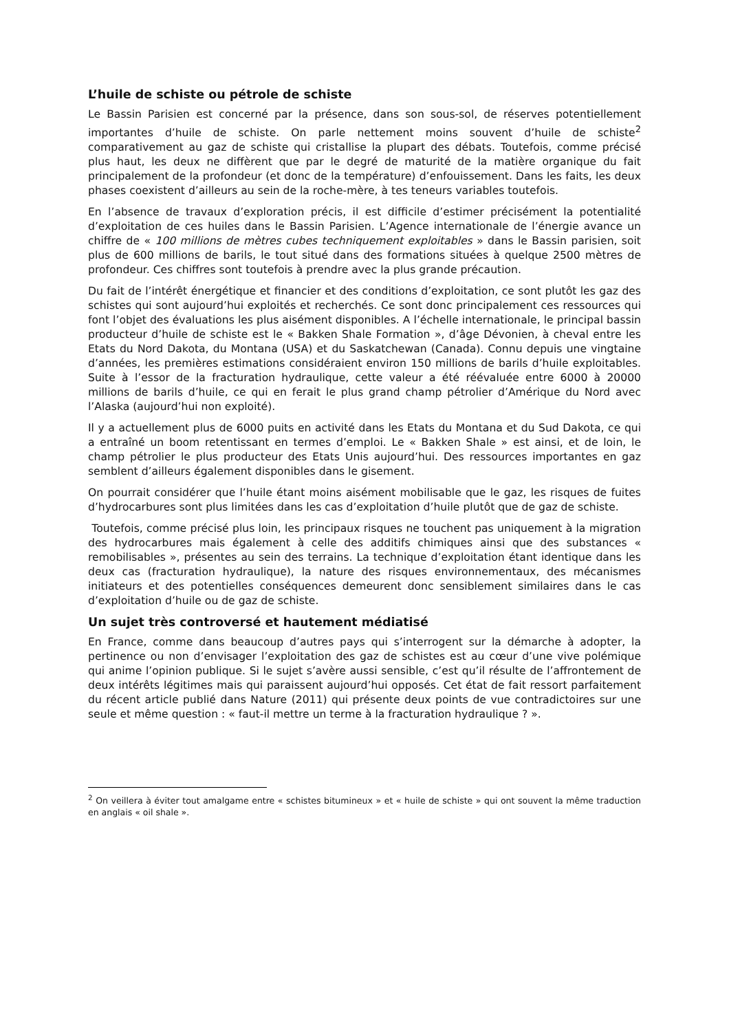L’huile de schiste ou pétrole de schiste
Le Bassin Parisien est concerné par la présence, dans son sous-sol, de réserves potentiellement importantes d’huile de schiste. On parle nettement moins souvent d’huile de schiste<sup>2</sup> comparativement au gaz de schiste qui cristallise la plupart des débats. Toutefois, comme précisé plus haut, les deux ne diffèrent que par le degré de maturité de la matière organique du fait principalement de la profondeur (et donc de la température) d’enfouissement. Dans les faits, les deux phases coexistent d’ailleurs au sein de la roche-mère, à tes teneurs variables toutefois.
En l’absence de travaux d’exploration précis, il est difficile d’estimer précisément la potentialité d’exploitation de ces huiles dans le Bassin Parisien. L’Agence internationale de l’énergie avance un chiffre de « 100 millions de mètres cubes techniquement exploitables » dans le Bassin parisien, soit plus de 600 millions de barils, le tout situé dans des formations situées à quelque 2500 mètres de profondeur. Ces chiffres sont toutefois à prendre avec la plus grande précaution.
Du fait de l’intérêt énergétique et financier et des conditions d’exploitation, ce sont plutôt les gaz des schistes qui sont aujourd’hui exploités et recherchés. Ce sont donc principalement ces ressources qui font l’objet des évaluations les plus aisément disponibles. A l’échelle internationale, le principal bassin producteur d’huile de schiste est le « Bakken Shale Formation », d’âge Dévonien, à cheval entre les Etats du Nord Dakota, du Montana (USA) et du Saskatchewan (Canada). Connu depuis une vingtaine d’années, les premières estimations considéraient environ 150 millions de barils d’huile exploitables. Suite à l’essor de la fracturation hydraulique, cette valeur a été réévaluée entre 6000 à 20000 millions de barils d’huile, ce qui en ferait le plus grand champ pétrolier d’Amérique du Nord avec l’Alaska (aujourd’hui non exploité).
Il y a actuellement plus de 6000 puits en activité dans les Etats du Montana et du Sud Dakota, ce qui a entraîné un boom retentissant en termes d’emploi. Le « Bakken Shale » est ainsi, et de loin, le champ pétrolier le plus producteur des Etats Unis aujourd’hui. Des ressources importantes en gaz semblent d’ailleurs également disponibles dans le gisement.
On pourrait considérer que l’huile étant moins aisément mobilisable que le gaz, les risques de fuites d’hydrocarbures sont plus limitées dans les cas d’exploitation d’huile plutôt que de gaz de schiste.
Toutefois, comme précisé plus loin, les principaux risques ne touchent pas uniquement à la migration des hydrocarbures mais également à celle des additifs chimiques ainsi que des substances « remobilisables », présentes au sein des terrains. La technique d’exploitation étant identique dans les deux cas (fracturation hydraulique), la nature des risques environnementaux, des mécanismes initiateurs et des potentielles conséquences demeurent donc sensiblement similaires dans le cas d’exploitation d’huile ou de gaz de schiste.
Un sujet très controversé et hautement médiatisé
En France, comme dans beaucoup d’autres pays qui s’interrogent sur la démarche à adopter, la pertinence ou non d’envisager l’exploitation des gaz de schistes est au cœur d’une vive polémique qui anime l’opinion publique. Si le sujet s’avère aussi sensible, c’est qu’il résulte de l’affrontement de deux intérêts légitimes mais qui paraissent aujourd’hui opposés. Cet état de fait ressort parfaitement du récent article publié dans Nature (2011) qui présente deux points de vue contradictoires sur une seule et même question : « faut-il mettre un terme à la fracturation hydraulique ? ».
<sup>2</sup> On veillera à éviter tout amalgame entre « schistes bitumineux » et « huile de schiste » qui ont souvent la même traduction en anglais « oil shale ».